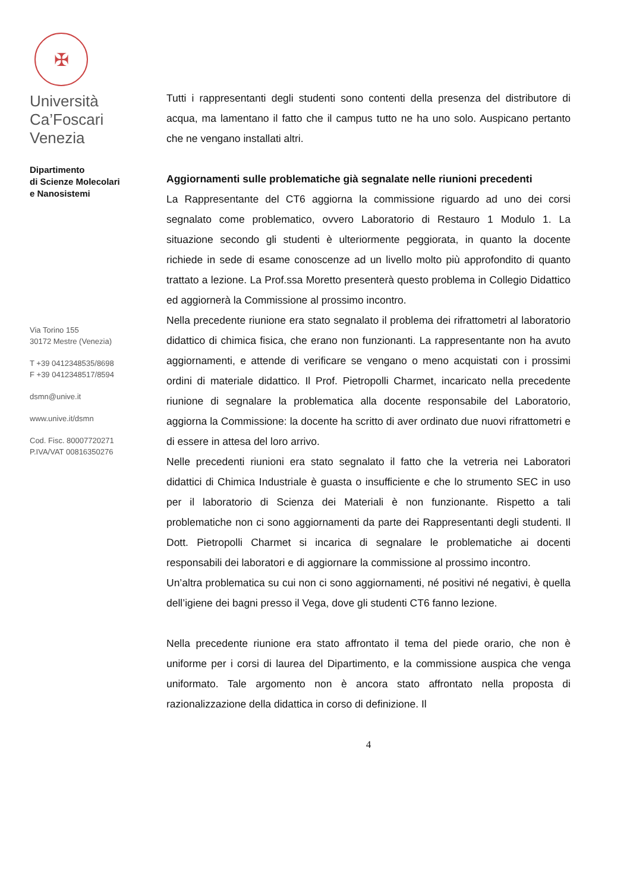✠
Università
Ca’Foscari
Venezia
Dipartimento
di Scienze Molecolari
e Nanosistemi
Via Torino 155
30172 Mestre (Venezia)
T +39 0412348535/8698
F +39 0412348517/8594
dsmn@unive.it
www.unive.it/dsmn
Cod. Fisc. 80007720271
P.IVA/VAT 00816350276
Tutti i rappresentanti degli studenti sono contenti della presenza del distributore di acqua, ma lamentano il fatto che il campus tutto ne ha uno solo. Auspicano pertanto che ne vengano installati altri.
Aggiornamenti sulle problematiche già segnalate nelle riunioni precedenti
La Rappresentante del CT6 aggiorna la commissione riguardo ad uno dei corsi segnalato come problematico, ovvero Laboratorio di Restauro 1 Modulo 1. La situazione secondo gli studenti è ulteriormente peggiorata, in quanto la docente richiede in sede di esame conoscenze ad un livello molto più approfondito di quanto trattato a lezione. La Prof.ssa Moretto presenterà questo problema in Collegio Didattico ed aggiornerà la Commissione al prossimo incontro.
Nella precedente riunione era stato segnalato il problema dei rifrattometri al laboratorio didattico di chimica fisica, che erano non funzionanti. La rappresentante non ha avuto aggiornamenti, e attende di verificare se vengano o meno acquistati con i prossimi ordini di materiale didattico. Il Prof. Pietropolli Charmet, incaricato nella precedente riunione di segnalare la problematica alla docente responsabile del Laboratorio, aggiorna la Commissione: la docente ha scritto di aver ordinato due nuovi rifrattometri e di essere in attesa del loro arrivo.
Nelle precedenti riunioni era stato segnalato il fatto che la vetreria nei Laboratori didattici di Chimica Industriale è guasta o insufficiente e che lo strumento SEC in uso per il laboratorio di Scienza dei Materiali è non funzionante. Rispetto a tali problematiche non ci sono aggiornamenti da parte dei Rappresentanti degli studenti. Il Dott. Pietropolli Charmet si incarica di segnalare le problematiche ai docenti responsabili dei laboratori e di aggiornare la commissione al prossimo incontro.
Un’altra problematica su cui non ci sono aggiornamenti, né positivi né negativi, è quella dell’igiene dei bagni presso il Vega, dove gli studenti CT6 fanno lezione.
Nella precedente riunione era stato affrontato il tema del piede orario, che non è uniforme per i corsi di laurea del Dipartimento, e la commissione auspica che venga uniformato. Tale argomento non è ancora stato affrontato nella proposta di razionalizzazione della didattica in corso di definizione. Il
4